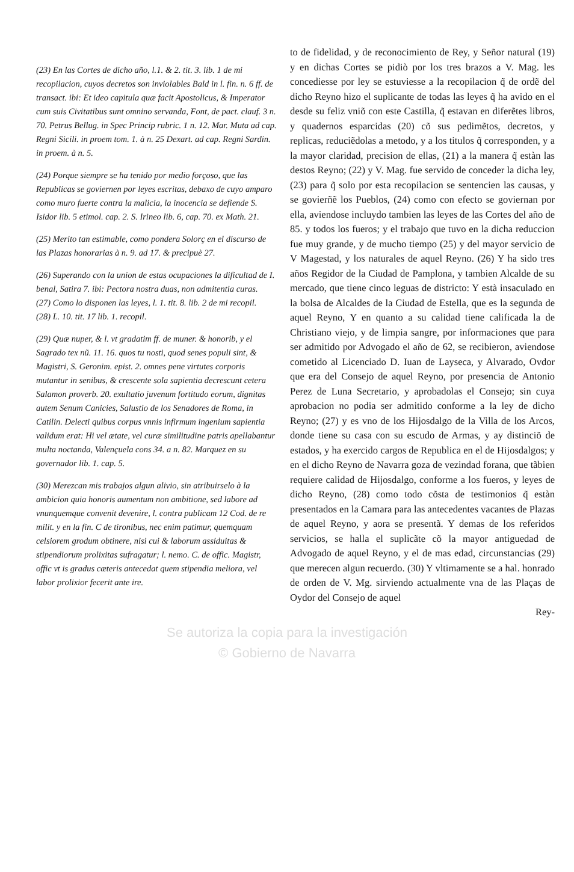(23) En las Cortes de dicho año, l.1. & 2. tit. 3. lib. 1 de mi recopilacion, cuyos decretos son inviolables Bald in l. fin. n. 6 ff. de transact. ibi: Et ideo capitula quæ facit Apostolicus, & Imperator cum suis Civitatibus sunt omnino servanda, Font, de pact. clauf. 3 n. 70. Petrus Bellug. in Spec Princip rubric. 1 n. 12. Mar. Muta ad cap. Regni Sicili. in proem tom. 1. à n. 25 Dexart. ad cap. Regni Sardin. in proem. à n. 5.
(24) Porque siempre se ha tenido por medio forçoso, que las Republicas se goviernen por leyes escritas, debaxo de cuyo amparo como muro fuerte contra la malicia, la inocencia se defiende S. Isidor lib. 5 etimol. cap. 2. S. Irineo lib. 6, cap. 70. ex Math. 21.
(25) Merito tan estimable, como pondera Solorç en el discurso de las Plazas honorarias à n. 9. ad 17. & precipuè 27.
(26) Superando con la union de estas ocupaciones la dificultad de I. benal, Satira 7. ibi: Pectora nostra duas, non admitentia curas.
(27) Como lo disponen las leyes, l. 1. tit. 8. lib. 2 de mi recopil.
(28) L. 10. tit. 17 lib. 1. recopil.
(29) Quæ nuper, & l. vt gradatim ff. de muner. & honorib, y el Sagrado tex nũ. 11. 16. quos tu nosti, quod senes populi sint, & Magistri, S. Geronim. epist. 2. omnes pene virtutes corporis mutantur in senibus, & crescente sola sapientia decrescunt cetera Salamon proverb. 20. exultatio juvenum fortitudo eorum, dignitas autem Senum Canicies, Salustio de los Senadores de Roma, in Catilin. Delecti quibus corpus vnnis infirmum ingenium sapientia validum erat: Hi vel ætate, vel curæ similitudine patris apellabantur multa noctanda, Valençuela cons 34. a n. 82. Marquez en su governador lib. 1. cap. 5.
(30) Merezcan mis trabajos algun alivio, sin atribuirselo à la ambicion quia honoris aumentum non ambitione, sed labore ad vnunquemque convenit devenire, l. contra publicam 12 Cod. de re milit. y en la fin. C de tironibus, nec enim patimur, quemquam celsiorem grodum obtinere, nisi cui & laborum assiduitas & stipendiorum prolixitas sufragatur; l. nemo. C. de offic. Magistr, offic vt is gradus cæteris antecedat quem stipendia meliora, vel labor prolixior fecerit ante ire.
to de fidelidad, y de reconocimiento de Rey, y Señor natural (19) y en dichas Cortes se pidiò por los tres brazos a V. Mag. les concediesse por ley se estuviesse a la recopilacion q̃ de ordẽ del dicho Reyno hizo el suplicante de todas las leyes q̃ ha avido en el desde su feliz vniõ con este Castilla, q̃ estavan en diferẽtes libros, y quadernos esparcidas (20) cõ sus pedimẽtos, decretos, y replicas, reduciẽdolas a metodo, y a los titulos q̃ corresponden, y a la mayor claridad, precision de ellas, (21) a la manera q̃ estàn las destos Reyno; (22) y V. Mag. fue servido de conceder la dicha ley, (23) para q̃ solo por esta recopilacion se sentencien las causas, y se govierñẽ los Pueblos, (24) como con efecto se goviernan por ella, aviendose incluydo tambien las leyes de las Cortes del año de 85. y todos los fueros; y el trabajo que tuvo en la dicha reduccion fue muy grande, y de mucho tiempo (25) y del mayor servicio de V Magestad, y los naturales de aquel Reyno. (26) Y ha sido tres años Regidor de la Ciudad de Pamplona, y tambien Alcalde de su mercado, que tiene cinco leguas de districto: Y està insaculado en la bolsa de Alcaldes de la Ciudad de Estella, que es la segunda de aquel Reyno, Y en quanto a su calidad tiene calificada la de Christiano viejo, y de limpia sangre, por informaciones que para ser admitido por Advogado el año de 62, se recibieron, aviendose cometido al Licenciado D. Iuan de Layseca, y Alvarado, Ovdor que era del Consejo de aquel Reyno, por presencia de Antonio Perez de Luna Secretario, y aprobadolas el Consejo; sin cuya aprobacion no podia ser admitido conforme a la ley de dicho Reyno; (27) y es vno de los Hijosdalgo de la Villa de los Arcos, donde tiene su casa con su escudo de Armas, y ay distinciõ de estados, y ha exercido cargos de Republica en el de Hijosdalgos; y en el dicho Reyno de Navarra goza de vezindad forana, que tãbien requiere calidad de Hijosdalgo, conforme a los fueros, y leyes de dicho Reyno, (28) como todo cõsta de testimonios q̃ estàn presentados en la Camara para las antecedentes vacantes de Plazas de aquel Reyno, y aora se presentã. Y demas de los referidos servicios, se halla el suplicãte cõ la mayor antiguedad de Advogado de aquel Reyno, y el de mas edad, circunstancias (29) que merecen algun recuerdo. (30) Y vltimamente se a hal. honrado de orden de V. Mg. sirviendo actualmente vna de las Plaças de Oydor del Consejo de aquel
Rey-
Se autoriza la copia para la investigación
© Gobierno de Navarra